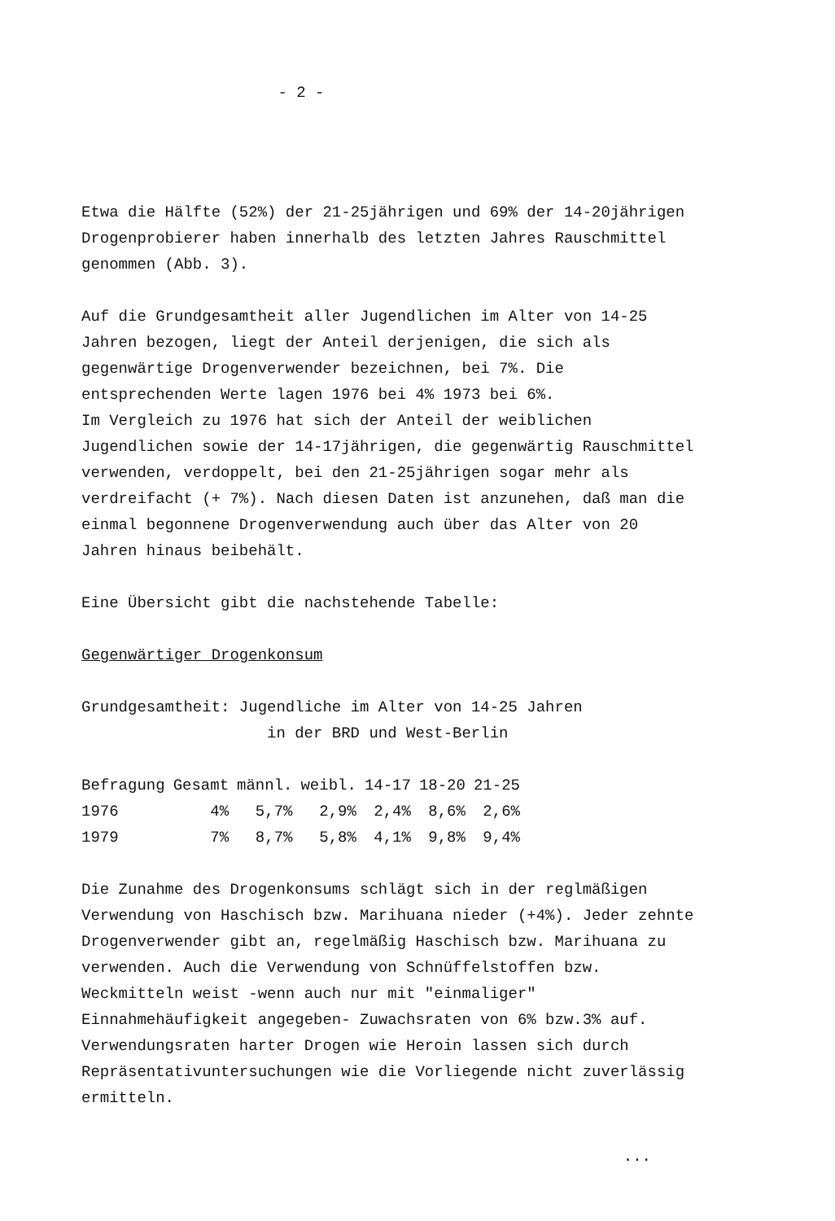- 2 -
Etwa die Hälfte (52%) der 21-25jährigen und 69% der 14-20jährigen Drogenprobierer haben innerhalb des letzten Jahres Rauschmittel genommen (Abb. 3).
Auf die Grundgesamtheit aller Jugendlichen im Alter von 14-25 Jahren bezogen, liegt der Anteil derjenigen, die sich als gegenwärtige Drogenverwender bezeichnen, bei 7%. Die entsprechenden Werte lagen 1976 bei 4% 1973 bei 6%.
Im Vergleich zu 1976 hat sich der Anteil der weiblichen Jugendlichen sowie der 14-17jährigen, die gegenwärtig Rauschmittel verwenden, verdoppelt, bei den 21-25jährigen sogar mehr als verdreifacht (+ 7%). Nach diesen Daten ist anzunehen, daß man die einmal begonnene Drogenverwendung auch über das Alter von 20 Jahren hinaus beibehält.
Eine Übersicht gibt die nachstehende Tabelle:
Gegenwärtiger Drogenkonsum
Grundgesamtheit: Jugendliche im Alter von 14-25 Jahren
in der BRD und West-Berlin
| Befragung | Gesamt | männl. | weibl. | 14-17 | 18-20 | 21-25 |
| --- | --- | --- | --- | --- | --- | --- |
| 1976 | 4% | 5,7% | 2,9% | 2,4% | 8,6% | 2,6% |
| 1979 | 7% | 8,7% | 5,8% | 4,1% | 9,8% | 9,4% |
Die Zunahme des Drogenkonsums schlägt sich in der reglmäßigen Verwendung von Haschisch bzw. Marihuana nieder (+4%). Jeder zehnte Drogenverwender gibt an, regelmäßig Haschisch bzw. Marihuana zu verwenden. Auch die Verwendung von Schnüffelstoffen bzw. Weckmitteln weist -wenn auch nur mit "einmaliger" Einnahmehäufigkeit angegeben- Zuwachsraten von 6% bzw.3% auf. Verwendungsraten harter Drogen wie Heroin lassen sich durch Repräsentativuntersuchungen wie die Vorliegende nicht zuverlässig ermitteln.
...